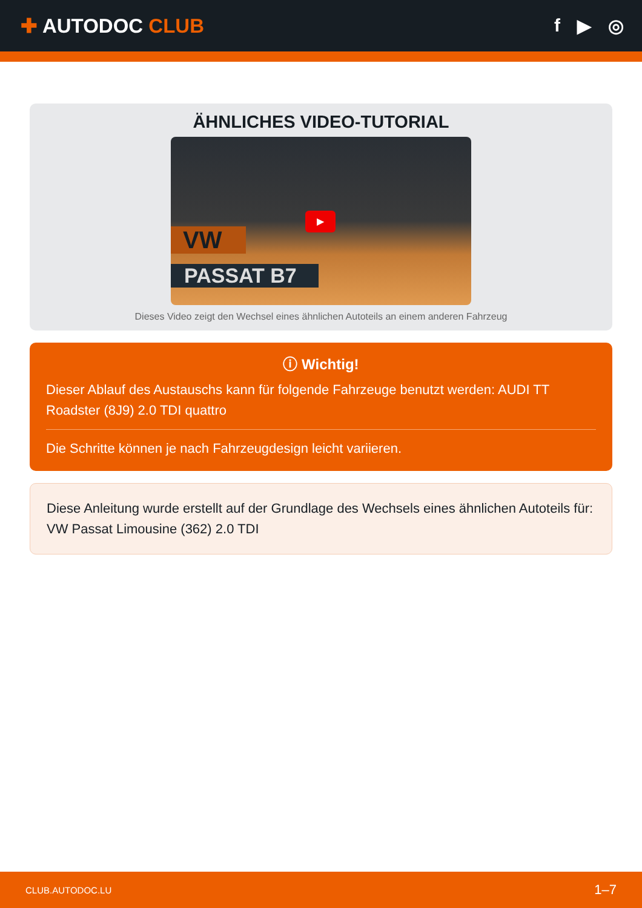✚ AUTODOC CLUB f ▶ ◎
ÄHNLICHES VIDEO-TUTORIAL
VW
PASSAT B7
▶
Dieses Video zeigt den Wechsel eines ähnlichen Autoteils an einem anderen Fahrzeug
ⓘ Wichtig!
Dieser Ablauf des Austauschs kann für folgende Fahrzeuge benutzt werden: AUDI TT Roadster (8J9) 2.0 TDI quattro
Die Schritte können je nach Fahrzeugdesign leicht variieren.
Diese Anleitung wurde erstellt auf der Grundlage des Wechsels eines ähnlichen Autoteils für: VW Passat Limousine (362) 2.0 TDI
CLUB.AUTODOC.LU 1–7